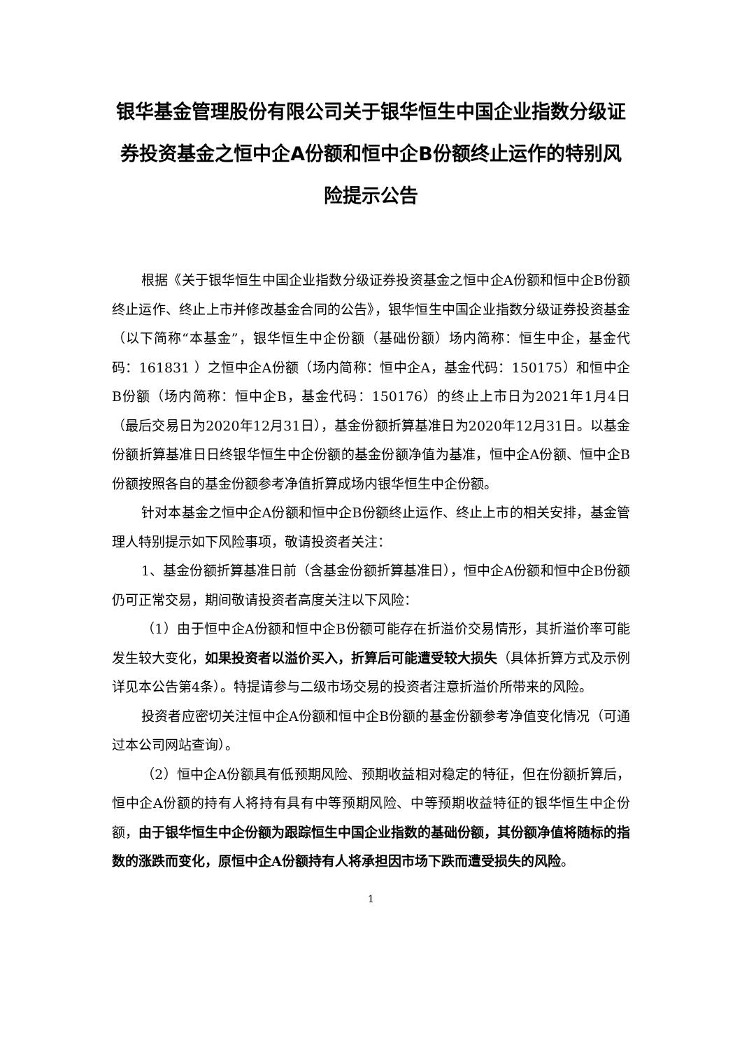银华基金管理股份有限公司关于银华恒生中国企业指数分级证券投资基金之恒中企A份额和恒中企B份额终止运作的特别风险提示公告
根据《关于银华恒生中国企业指数分级证券投资基金之恒中企A份额和恒中企B份额终止运作、终止上市并修改基金合同的公告》，银华恒生中国企业指数分级证券投资基金（以下简称“本基金”，银华恒生中企份额（基础份额）场内简称：恒生中企，基金代码：161831 ）之恒中企A份额（场内简称：恒中企A，基金代码：150175）和恒中企B份额（场内简称：恒中企B，基金代码：150176）的终止上市日为2021年1月4日（最后交易日为2020年12月31日），基金份额折算基准日为2020年12月31日。以基金份额折算基准日日终银华恒生中企份额的基金份额净值为基准，恒中企A份额、恒中企B份额按照各自的基金份额参考净值折算成场内银华恒生中企份额。
针对本基金之恒中企A份额和恒中企B份额终止运作、终止上市的相关安排，基金管理人特别提示如下风险事项，敬请投资者关注：
1、基金份额折算基准日前（含基金份额折算基准日），恒中企A份额和恒中企B份额仍可正常交易，期间敬请投资者高度关注以下风险：
（1）由于恒中企A份额和恒中企B份额可能存在折溢价交易情形，其折溢价率可能发生较大变化，如果投资者以溢价买入，折算后可能遭受较大损失（具体折算方式及示例详见本公告第4条）。特提请参与二级市场交易的投资者注意折溢价所带来的风险。
投资者应密切关注恒中企A份额和恒中企B份额的基金份额参考净值变化情况（可通过本公司网站查询）。
（2）恒中企A份额具有低预期风险、预期收益相对稳定的特征，但在份额折算后，恒中企A份额的持有人将持有具有中等预期风险、中等预期收益特征的银华恒生中企份额，由于银华恒生中企份额为跟踪恒生中国企业指数的基础份额，其份额净值将随标的指数的涨跌而变化，原恒中企A份额持有人将承担因市场下跌而遭受损失的风险。
1